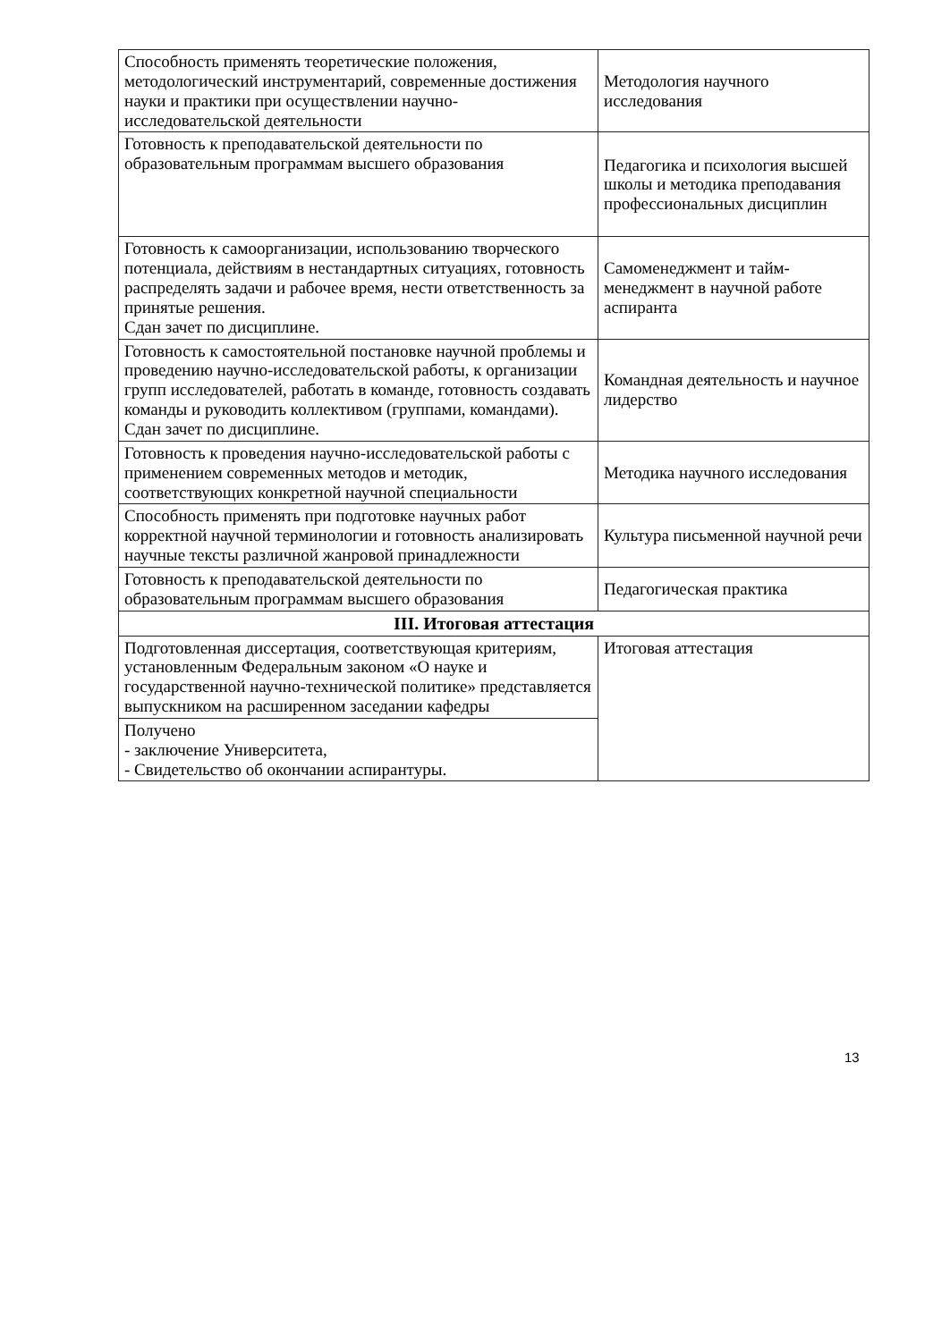| Способность применять теоретические положения, методологический инструментарий, современные достижения науки и практики при осуществлении научно-исследовательской деятельности | Методология научного исследования |
| Готовность к преподавательской деятельности по образовательным программам высшего образования | Педагогика и психология высшей школы и методика преподавания профессиональных дисциплин |
| Готовность к самоорганизации, использованию творческого потенциала, действиям в нестандартных ситуациях, готовность распределять задачи и рабочее время, нести ответственность за принятые решения. Сдан зачет по дисциплине. | Самоменеджмент и тайм-менеджмент в научной работе аспиранта |
| Готовность к самостоятельной постановке научной проблемы и проведению научно-исследовательской работы, к организации групп исследователей, работать в команде, готовность создавать команды и руководить коллективом (группами, командами). Сдан зачет по дисциплине. | Командная деятельность и научное лидерство |
| Готовность к проведения научно-исследовательской работы с применением современных методов и методик, соответствующих конкретной научной специальности | Методика научного исследования |
| Способность применять при подготовке научных работ корректной научной терминологии и готовность анализировать научные тексты различной жанровой принадлежности | Культура письменной научной речи |
| Готовность к преподавательской деятельности по образовательным программам высшего образования | Педагогическая практика |
| III. Итоговая аттестация | |
| Подготовленная диссертация, соответствующая критериям, установленным Федеральным законом «О науке и государственной научно-технической политике» представляется выпускником на расширенном заседании кафедры | Итоговая аттестация |
| Получено - заключение Университета, - Свидетельство об окончании аспирантуры. | |
13